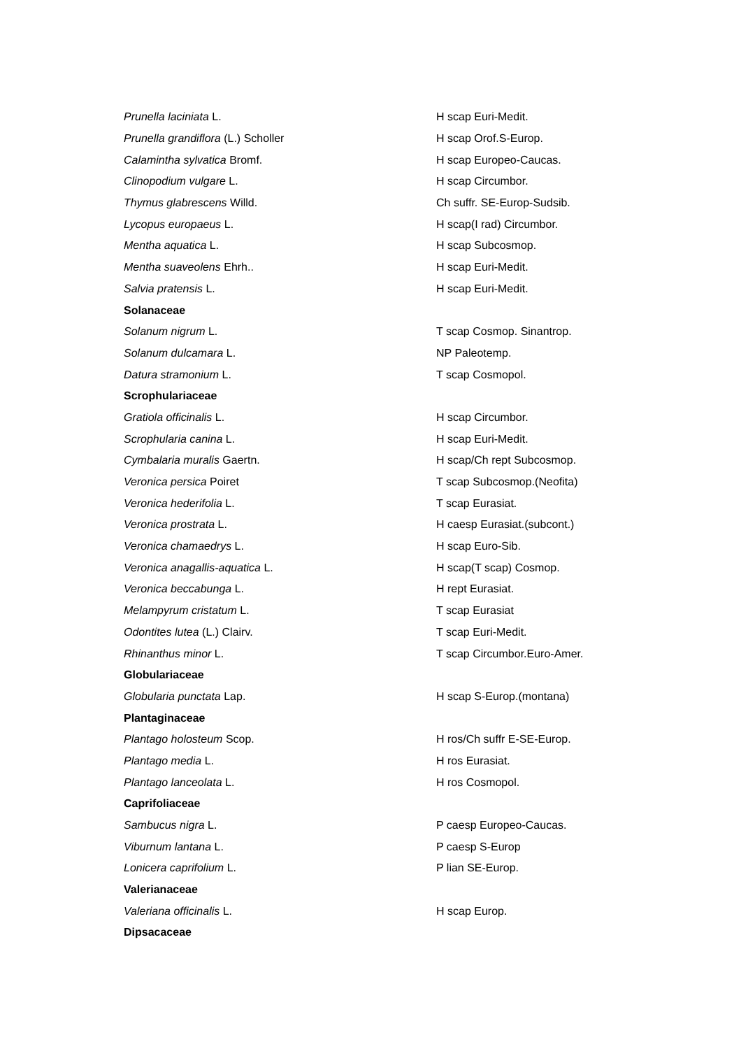| Prunella laciniata L. | H scap Euri-Medit. |
| Prunella grandiflora (L.) Scholler | H scap Orof.S-Europ. |
| Calamintha sylvatica Bromf. | H scap Europeo-Caucas. |
| Clinopodium vulgare L. | H scap Circumbor. |
| Thymus glabrescens Willd. | Ch suffr. SE-Europ-Sudsib. |
| Lycopus europaeus L. | H scap(I rad) Circumbor. |
| Mentha aquatica L. | H scap Subcosmop. |
| Mentha suaveolens Ehrh.. | H scap Euri-Medit. |
| Salvia pratensis L. | H scap Euri-Medit. |
| Solanaceae | |
| Solanum nigrum L. | T scap Cosmop. Sinantrop. |
| Solanum dulcamara L. | NP Paleotemp. |
| Datura stramonium L. | T scap Cosmopol. |
| Scrophulariaceae | |
| Gratiola officinalis L. | H scap Circumbor. |
| Scrophularia canina L. | H scap Euri-Medit. |
| Cymbalaria muralis Gaertn. | H scap/Ch rept Subcosmop. |
| Veronica persica Poiret | T scap Subcosmop.(Neofita) |
| Veronica hederifolia L. | T scap Eurasiat. |
| Veronica prostrata L. | H caesp Eurasiat.(subcont.) |
| Veronica chamaedrys L. | H scap Euro-Sib. |
| Veronica anagallis-aquatica L. | H scap(T scap) Cosmop. |
| Veronica beccabunga L. | H rept Eurasiat. |
| Melampyrum cristatum L. | T scap Eurasiat |
| Odontites lutea (L.) Clairv. | T scap Euri-Medit. |
| Rhinanthus minor L. | T scap Circumbor.Euro-Amer. |
| Globulariaceae | |
| Globularia punctata Lap. | H scap S-Europ.(montana) |
| Plantaginaceae | |
| Plantago holosteum Scop. | H ros/Ch suffr E-SE-Europ. |
| Plantago media L. | H ros Eurasiat. |
| Plantago lanceolata L. | H ros Cosmopol. |
| Caprifoliaceae | |
| Sambucus nigra L. | P caesp Europeo-Caucas. |
| Viburnum lantana L. | P caesp S-Europ |
| Lonicera caprifolium L. | P lian SE-Europ. |
| Valerianaceae | |
| Valeriana officinalis L. | H scap Europ. |
| Dipsacaceae | |